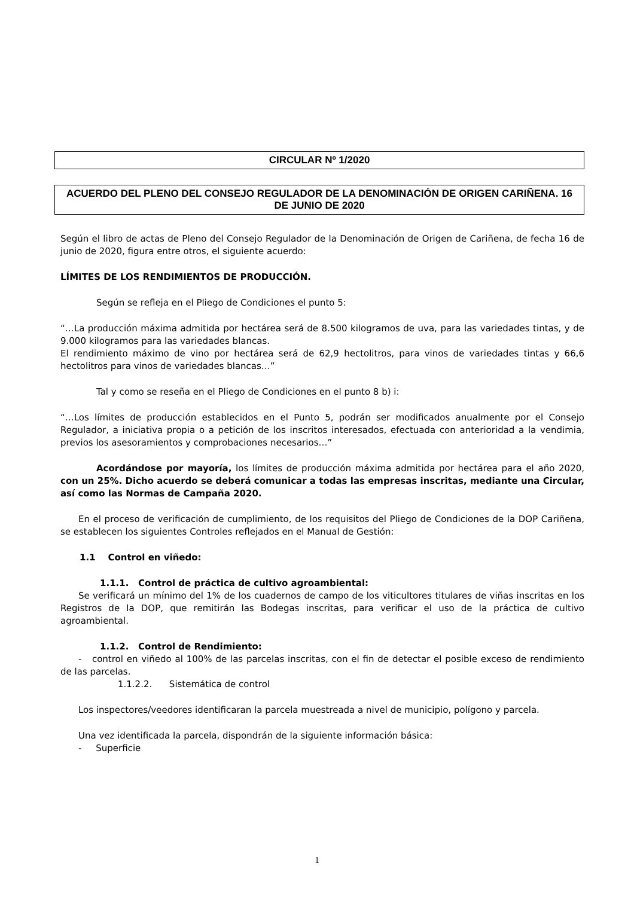CIRCULAR Nº 1/2020
ACUERDO DEL PLENO DEL CONSEJO REGULADOR DE LA DENOMINACIÓN DE ORIGEN CARIÑENA. 16 DE JUNIO DE 2020
Según el libro de actas de Pleno del Consejo Regulador de la Denominación de Origen de Cariñena, de fecha 16 de junio de 2020, figura entre otros, el siguiente acuerdo:
LÍMITES DE LOS RENDIMIENTOS DE PRODUCCIÓN.
Según se refleja en el Pliego de Condiciones el punto 5:
“…La producción máxima admitida por hectárea será de 8.500 kilogramos de uva, para las variedades tintas, y de 9.000 kilogramos para las variedades blancas.
El rendimiento máximo de vino por hectárea será de 62,9 hectolitros, para vinos de variedades tintas y 66,6 hectolitros para vinos de variedades blancas…”
Tal y como se reseña en el Pliego de Condiciones en el punto 8 b) i:
“…Los límites de producción establecidos en el Punto 5, podrán ser modificados anualmente por el Consejo Regulador, a iniciativa propia o a petición de los inscritos interesados, efectuada con anterioridad a la vendimia, previos los asesoramientos y comprobaciones necesarios…”
Acordándose por mayoría, los límites de producción máxima admitida por hectárea para el año 2020, con un 25%. Dicho acuerdo se deberá comunicar a todas las empresas inscritas, mediante una Circular, así como las Normas de Campaña 2020.
En el proceso de verificación de cumplimiento, de los requisitos del Pliego de Condiciones de la DOP Cariñena, se establecen los siguientes Controles reflejados en el Manual de Gestión:
1.1 Control en viñedo:
1.1.1. Control de práctica de cultivo agroambiental:
Se verificará un mínimo del 1% de los cuadernos de campo de los viticultores titulares de viñas inscritas en los Registros de la DOP, que remitirán las Bodegas inscritas, para verificar el uso de la práctica de cultivo agroambiental.
1.1.2. Control de Rendimiento:
- control en viñedo al 100% de las parcelas inscritas, con el fin de detectar el posible exceso de rendimiento de las parcelas.
1.1.2.2. Sistemática de control
Los inspectores/veedores identificaran la parcela muestreada a nivel de municipio, polígono y parcela.
Una vez identificada la parcela, dispondrán de la siguiente información básica:
- Superficie
1